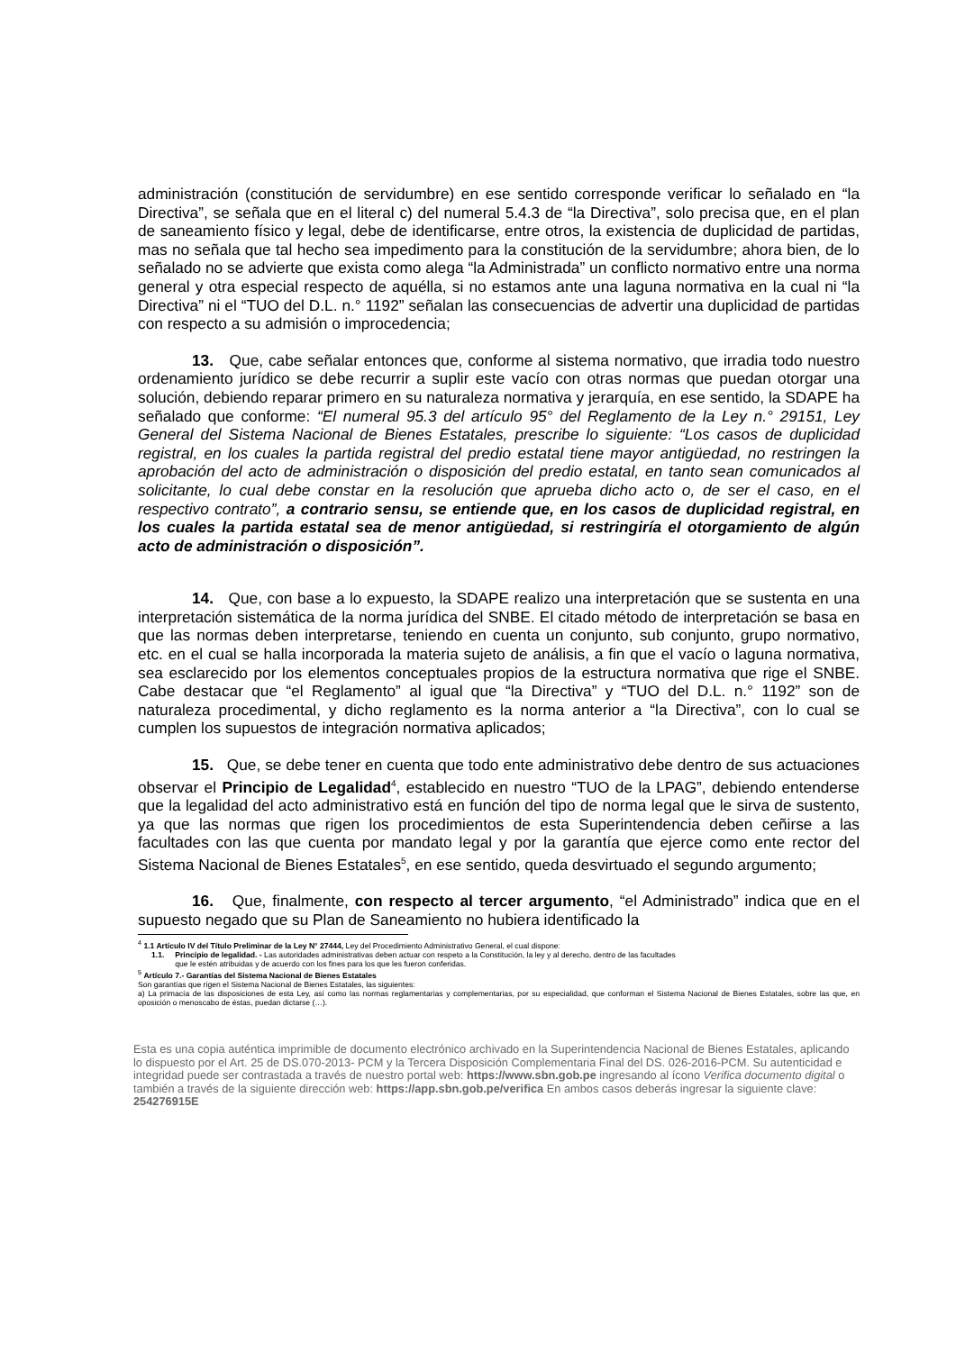administración (constitución de servidumbre) en ese sentido corresponde verificar lo señalado en “la Directiva”, se señala que en el literal c) del numeral 5.4.3 de “la Directiva”, solo precisa que, en el plan de saneamiento físico y legal, debe de identificarse, entre otros, la existencia de duplicidad de partidas, mas no señala que tal hecho sea impedimento para la constitución de la servidumbre; ahora bien, de lo señalado no se advierte que exista como alega “la Administrada” un conflicto normativo entre una norma general y otra especial respecto de aquélla, si no estamos ante una laguna normativa en la cual ni “la Directiva” ni el “TUO del D.L. n.° 1192” señalan las consecuencias de advertir una duplicidad de partidas con respecto a su admisión o improcedencia;
13. Que, cabe señalar entonces que, conforme al sistema normativo, que irradia todo nuestro ordenamiento jurídico se debe recurrir a suplir este vacío con otras normas que puedan otorgar una solución, debiendo reparar primero en su naturaleza normativa y jerarquía, en ese sentido, la SDAPE ha señalado que conforme: “El numeral 95.3 del artículo 95° del Reglamento de la Ley n.° 29151, Ley General del Sistema Nacional de Bienes Estatales, prescribe lo siguiente: “Los casos de duplicidad registral, en los cuales la partida registral del predio estatal tiene mayor antigüedad, no restringen la aprobación del acto de administración o disposición del predio estatal, en tanto sean comunicados al solicitante, lo cual debe constar en la resolución que aprueba dicho acto o, de ser el caso, en el respectivo contrato”, a contrario sensu, se entiende que, en los casos de duplicidad registral, en los cuales la partida estatal sea de menor antigüedad, si restringiría el otorgamiento de algún acto de administración o disposición”.
14. Que, con base a lo expuesto, la SDAPE realizo una interpretación que se sustenta en una interpretación sistemática de la norma jurídica del SNBE. El citado método de interpretación se basa en que las normas deben interpretarse, teniendo en cuenta un conjunto, sub conjunto, grupo normativo, etc. en el cual se halla incorporada la materia sujeto de análisis, a fin que el vacío o laguna normativa, sea esclarecido por los elementos conceptuales propios de la estructura normativa que rige el SNBE. Cabe destacar que “el Reglamento” al igual que “la Directiva” y “TUO del D.L. n.° 1192” son de naturaleza procedimental, y dicho reglamento es la norma anterior a “la Directiva”, con lo cual se cumplen los supuestos de integración normativa aplicados;
15. Que, se debe tener en cuenta que todo ente administrativo debe dentro de sus actuaciones observar el Principio de Legalidad<sup>4</sup>, establecido en nuestro “TUO de la LPAG”, debiendo entenderse que la legalidad del acto administrativo está en función del tipo de norma legal que le sirva de sustento, ya que las normas que rigen los procedimientos de esta Superintendencia deben ceñirse a las facultades con las que cuenta por mandato legal y por la garantía que ejerce como ente rector del Sistema Nacional de Bienes Estatales<sup>5</sup>, en ese sentido, queda desvirtuado el segundo argumento;
16. Que, finalmente, con respecto al tercer argumento, “el Administrado” indica que en el supuesto negado que su Plan de Saneamiento no hubiera identificado la
<sup>4</sup> 1.1 Artículo IV del Título Preliminar de la Ley N° 27444, Ley del Procedimiento Administrativo General, el cual dispone:
1.1. Principio de legalidad. - Las autoridades administrativas deben actuar con respeto a la Constitución, la ley y al derecho, dentro de las facultades
que le estén atribuidas y de acuerdo con los fines para los que les fueron conferidas.
<sup>5</sup> Artículo 7.- Garantías del Sistema Nacional de Bienes Estatales
Son garantías que rigen el Sistema Nacional de Bienes Estatales, las siguientes:
a) La primacía de las disposiciones de esta Ley, así como las normas reglamentarias y complementarias, por su especialidad, que conforman el Sistema Nacional de Bienes Estatales, sobre las que, en oposición o menoscabo de éstas, puedan dictarse (…).
Esta es una copia auténtica imprimible de documento electrónico archivado en la Superintendencia Nacional de Bienes Estatales, aplicando lo dispuesto por el Art. 25 de DS.070-2013- PCM y la Tercera Disposición Complementaria Final del DS. 026-2016-PCM. Su autenticidad e integridad puede ser contrastada a través de nuestro portal web: https://www.sbn.gob.pe ingresando al ícono Verifica documento digital o también a través de la siguiente dirección web: https://app.sbn.gob.pe/verifica En ambos casos deberás ingresar la siguiente clave:
254276915E